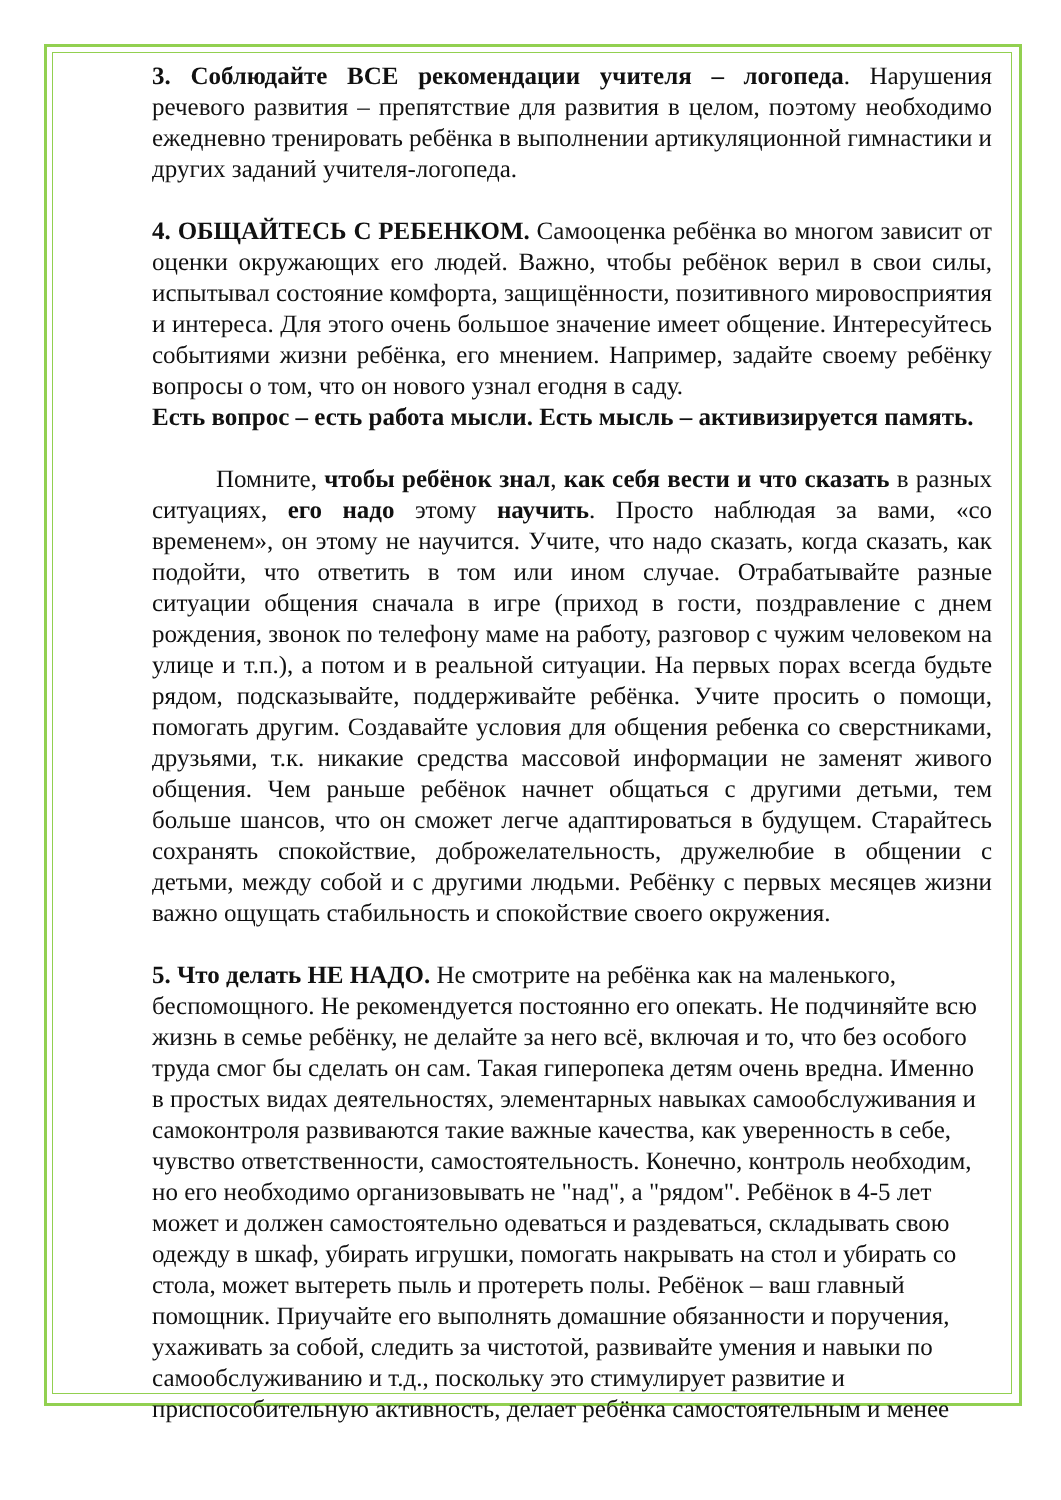3. Соблюдайте ВСЕ рекомендации учителя – логопеда. Нарушения речевого развития – препятствие для развития в целом, поэтому необходимо ежедневно тренировать ребёнка в выполнении артикуляционной гимнастики и других заданий учителя-логопеда.
4. ОБЩАЙТЕСЬ С РЕБЕНКОМ. Самооценка ребёнка во многом зависит от оценки окружающих его людей. Важно, чтобы ребёнок верил в свои силы, испытывал состояние комфорта, защищённости, позитивного мировосприятия и интереса. Для этого очень большое значение имеет общение. Интересуйтесь событиями жизни ребёнка, его мнением. Например, задайте своему ребёнку вопросы о том, что он нового узнал егодня в саду.
Есть вопрос – есть работа мысли. Есть мысль – активизируется память.
Помните, чтобы ребёнок знал, как себя вести и что сказать в разных ситуациях, его надо этому научить. Просто наблюдая за вами, «со временем», он этому не научится. Учите, что надо сказать, когда сказать, как подойти, что ответить в том или ином случае. Отрабатывайте разные ситуации общения сначала в игре (приход в гости, поздравление с днем рождения, звонок по телефону маме на работу, разговор с чужим человеком на улице и т.п.), а потом и в реальной ситуации. На первых порах всегда будьте рядом, подсказывайте, поддерживайте ребёнка. Учите просить о помощи, помогать другим. Создавайте условия для общения ребенка со сверстниками, друзьями, т.к. никакие средства массовой информации не заменят живого общения. Чем раньше ребёнок начнет общаться с другими детьми, тем больше шансов, что он сможет легче адаптироваться в будущем. Старайтесь сохранять спокойствие, доброжелательность, дружелюбие в общении с детьми, между собой и с другими людьми. Ребёнку с первых месяцев жизни важно ощущать стабильность и спокойствие своего окружения.
5. Что делать НЕ НАДО. Не смотрите на ребёнка как на маленького, беспомощного. Не рекомендуется постоянно его опекать. Не подчиняйте всю жизнь в семье ребёнку, не делайте за него всё, включая и то, что без особого труда смог бы сделать он сам. Такая гиперопека детям очень вредна. Именно в простых видах деятельностях, элементарных навыках самообслуживания и самоконтроля развиваются такие важные качества, как уверенность в себе, чувство ответственности, самостоятельность. Конечно, контроль необходим, но его необходимо организовывать не "над", а "рядом". Ребёнок в 4-5 лет может и должен самостоятельно одеваться и раздеваться, складывать свою одежду в шкаф, убирать игрушки, помогать накрывать на стол и убирать со стола, может вытереть пыль и протереть полы. Ребёнок – ваш главный помощник. Приучайте его выполнять домашние обязанности и поручения, ухаживать за собой, следить за чистотой, развивайте умения и навыки по самообслуживанию и т.д., поскольку это стимулирует развитие и приспособительную активность, делает ребёнка самостоятельным и менее